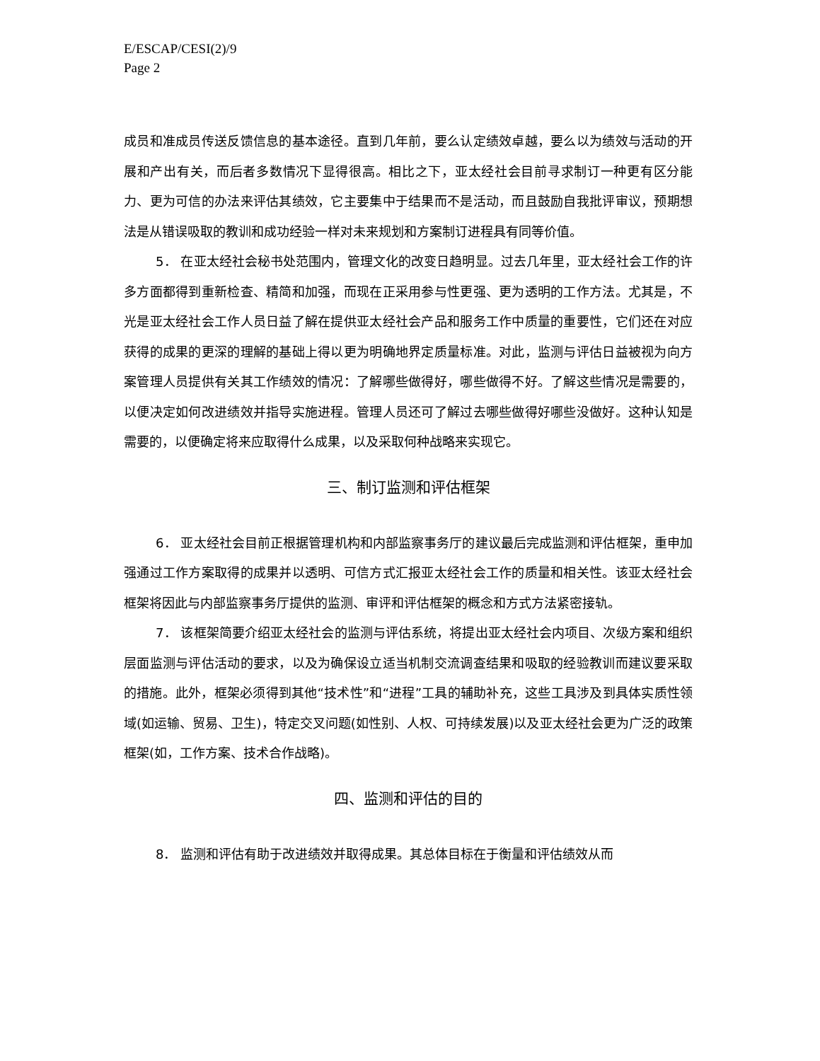E/ESCAP/CESI(2)/9
Page 2
成员和准成员传送反馈信息的基本途径。直到几年前，要么认定绩效卓越，要么以为绩效与活动的开展和产出有关，而后者多数情况下显得很高。相比之下，亚太经社会目前寻求制订一种更有区分能力、更为可信的办法来评估其绩效，它主要集中于结果而不是活动，而且鼓励自我批评审议，预期想法是从错误吸取的教训和成功经验一样对未来规划和方案制订进程具有同等价值。
5． 在亚太经社会秘书处范围内，管理文化的改变日趋明显。过去几年里，亚太经社会工作的许多方面都得到重新检查、精简和加强，而现在正采用参与性更强、更为透明的工作方法。尤其是，不光是亚太经社会工作人员日益了解在提供亚太经社会产品和服务工作中质量的重要性，它们还在对应获得的成果的更深的理解的基础上得以更为明确地界定质量标准。对此，监测与评估日益被视为向方案管理人员提供有关其工作绩效的情况：了解哪些做得好，哪些做得不好。了解这些情况是需要的，以便决定如何改进绩效并指导实施进程。管理人员还可了解过去哪些做得好哪些没做好。这种认知是需要的，以便确定将来应取得什么成果，以及采取何种战略来实现它。
三、制订监测和评估框架
6． 亚太经社会目前正根据管理机构和内部监察事务厅的建议最后完成监测和评估框架，重申加强通过工作方案取得的成果并以透明、可信方式汇报亚太经社会工作的质量和相关性。该亚太经社会框架将因此与内部监察事务厅提供的监测、审评和评估框架的概念和方式方法紧密接轨。
7． 该框架简要介绍亚太经社会的监测与评估系统，将提出亚太经社会内项目、次级方案和组织层面监测与评估活动的要求，以及为确保设立适当机制交流调查结果和吸取的经验教训而建议要采取的措施。此外，框架必须得到其他“技术性”和“进程”工具的辅助补充，这些工具涉及到具体实质性领域(如运输、贸易、卫生)，特定交叉问题(如性别、人权、可持续发展)以及亚太经社会更为广泛的政策框架(如，工作方案、技术合作战略)。
四、监测和评估的目的
8． 监测和评估有助于改进绩效并取得成果。其总体目标在于衡量和评估绩效从而